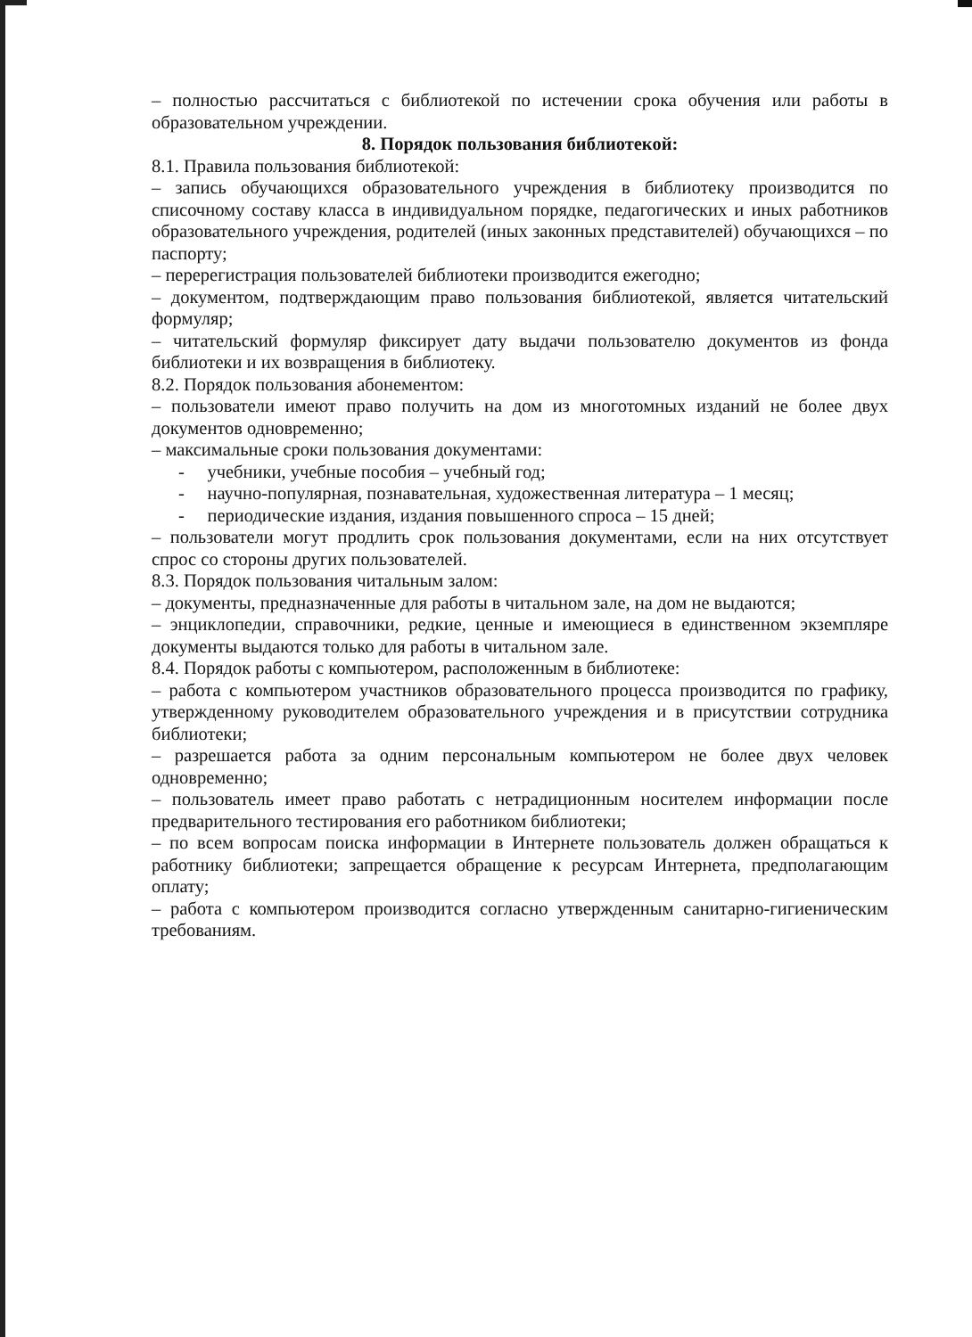– полностью рассчитаться с библиотекой по истечении срока обучения или работы в образовательном учреждении.
8. Порядок пользования библиотекой:
8.1. Правила пользования библиотекой:
– запись обучающихся образовательного учреждения в библиотеку производится по списочному составу класса в индивидуальном порядке, педагогических и иных работников образовательного учреждения, родителей (иных законных представителей) обучающихся – по паспорту;
– перерегистрация пользователей библиотеки производится ежегодно;
– документом, подтверждающим право пользования библиотекой, является читательский формуляр;
– читательский формуляр фиксирует дату выдачи пользователю документов из фонда библиотеки и их возвращения в библиотеку.
8.2. Порядок пользования абонементом:
– пользователи имеют право получить на дом из многотомных изданий не более двух документов одновременно;
– максимальные сроки пользования документами:
- учебники, учебные пособия – учебный год;
- научно-популярная, познавательная, художественная литература – 1 месяц;
- периодические издания, издания повышенного спроса – 15 дней;
– пользователи могут продлить срок пользования документами, если на них отсутствует спрос со стороны других пользователей.
8.3. Порядок пользования читальным залом:
– документы, предназначенные для работы в читальном зале, на дом не выдаются;
– энциклопедии, справочники, редкие, ценные и имеющиеся в единственном экземпляре документы выдаются только для работы в читальном зале.
8.4. Порядок работы с компьютером, расположенным в библиотеке:
– работа с компьютером участников образовательного процесса производится по графику, утвержденному руководителем образовательного учреждения и в присутствии сотрудника библиотеки;
– разрешается работа за одним персональным компьютером не более двух человек одновременно;
– пользователь имеет право работать с нетрадиционным носителем информации после предварительного тестирования его работником библиотеки;
– по всем вопросам поиска информации в Интернете пользователь должен обращаться к работнику библиотеки; запрещается обращение к ресурсам Интернета, предполагающим оплату;
– работа с компьютером производится согласно утвержденным санитарно-гигиеническим требованиям.